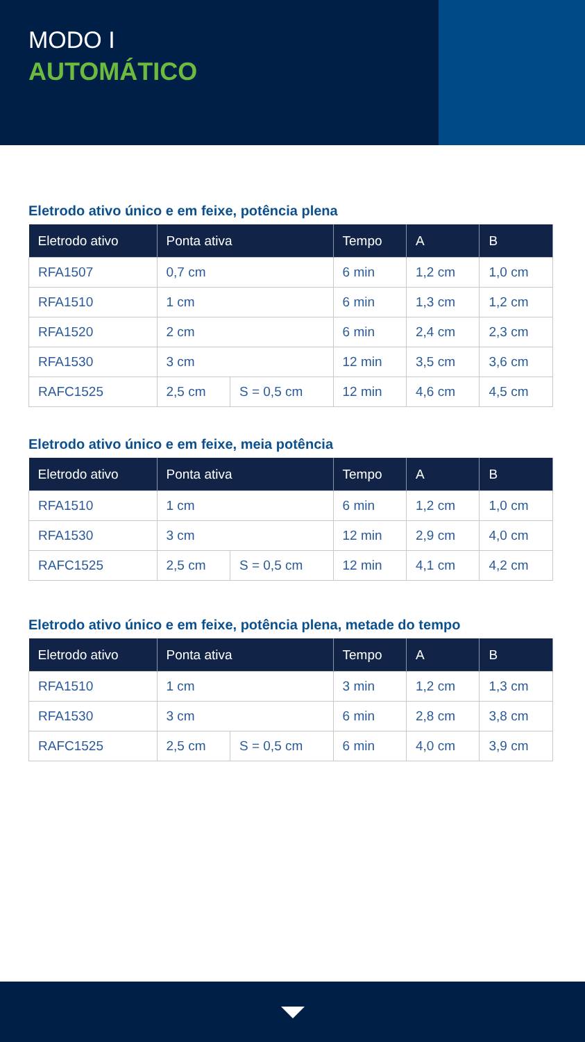MODO I
AUTOMÁTICO
Eletrodo ativo único e em feixe, potência plena
| Eletrodo ativo | Ponta ativa | | Tempo | A | B |
| --- | --- | --- | --- | --- | --- |
| RFA1507 | 0,7 cm | | 6 min | 1,2 cm | 1,0 cm |
| RFA1510 | 1 cm | | 6 min | 1,3 cm | 1,2 cm |
| RFA1520 | 2 cm | | 6 min | 2,4 cm | 2,3 cm |
| RFA1530 | 3 cm | | 12 min | 3,5 cm | 3,6 cm |
| RAFC1525 | 2,5 cm | S = 0,5 cm | 12 min | 4,6 cm | 4,5 cm |
Eletrodo ativo único e em feixe, meia potência
| Eletrodo ativo | Ponta ativa | | Tempo | A | B |
| --- | --- | --- | --- | --- | --- |
| RFA1510 | 1 cm | | 6 min | 1,2 cm | 1,0 cm |
| RFA1530 | 3 cm | | 12 min | 2,9 cm | 4,0 cm |
| RAFC1525 | 2,5 cm | S = 0,5 cm | 12 min | 4,1 cm | 4,2 cm |
Eletrodo ativo único e em feixe, potência plena, metade do tempo
| Eletrodo ativo | Ponta ativa | | Tempo | A | B |
| --- | --- | --- | --- | --- | --- |
| RFA1510 | 1 cm | | 3 min | 1,2 cm | 1,3 cm |
| RFA1530 | 3 cm | | 6 min | 2,8 cm | 3,8 cm |
| RAFC1525 | 2,5 cm | S = 0,5 cm | 6 min | 4,0 cm | 3,9 cm |